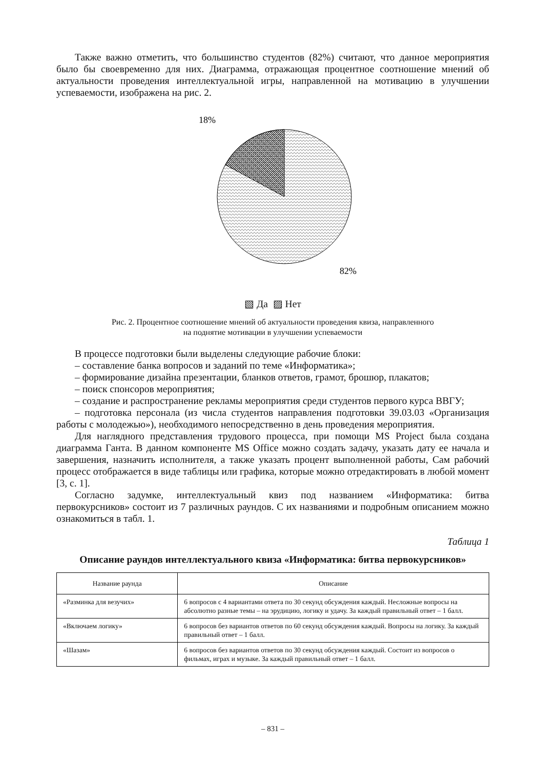Также важно отметить, что большинство студентов (82%) считают, что данное мероприятия было бы своевременно для них. Диаграмма, отражающая процентное соотношение мнений об актуальности проведения интеллектуальной игры, направленной на мотивацию в улучшении успеваемости, изображена на рис. 2.
18%
82%
▧ Да ▨ Нет
Рис. 2. Процентное соотношение мнений об актуальности проведения квиза, направленного
на поднятие мотивации в улучшении успеваемости
В процессе подготовки были выделены следующие рабочие блоки:
– составление банка вопросов и заданий по теме «Информатика»;
– формирование дизайна презентации, бланков ответов, грамот, брошюр, плакатов;
– поиск спонсоров мероприятия;
– создание и распространение рекламы мероприятия среди студентов первого курса ВВГУ;
– подготовка персонала (из числа студентов направления подготовки 39.03.03 «Организация работы с молодежью»), необходимого непосредственно в день проведения мероприятия.
Для наглядного представления трудового процесса, при помощи MS Project была создана диаграмма Ганта. В данном компоненте MS Office можно создать задачу, указать дату ее начала и завершения, назначить исполнителя, а также указать процент выполненной работы, Сам рабочий процесс отображается в виде таблицы или графика, которые можно отредактировать в любой момент [3, с. 1].
Согласно задумке, интеллектуальный квиз под названием «Информатика: битва первокурсников» состоит из 7 различных раундов. С их названиями и подробным описанием можно ознакомиться в табл. 1.
Таблица 1
Описание раундов интеллектуального квиза «Информатика: битва первокурсников»
| Название раунда | Описание |
| --- | --- |
| «Разминка для везучих» | 6 вопросов с 4 вариантами ответа по 30 секунд обсуждения каждый. Несложные вопросы на абсолютно разные темы – на эрудицию, логику и удачу. За каждый правильный ответ – 1 балл. |
| «Включаем логику» | 6 вопросов без вариантов ответов по 60 секунд обсуждения каждый. Вопросы на логику. За каждый правильный ответ – 1 балл. |
| «Шазам» | 6 вопросов без вариантов ответов по 30 секунд обсуждения каждый. Состоит из вопросов о фильмах, играх и музыке. За каждый правильный ответ – 1 балл. |
– 831 –